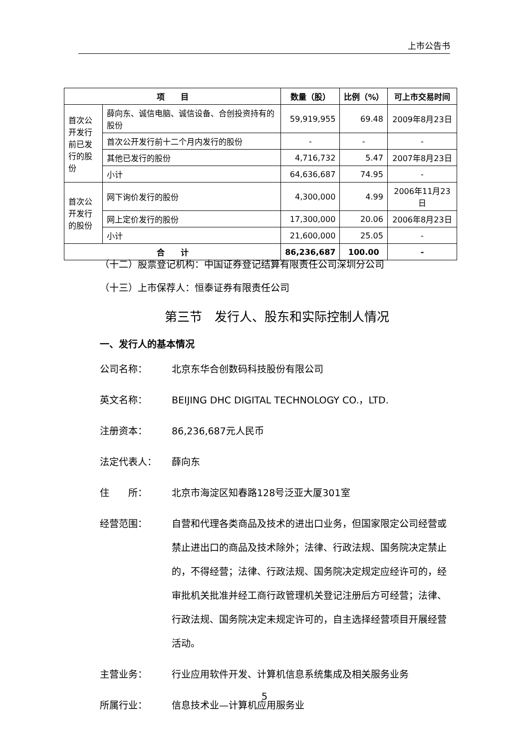上市公告书
| 项 目 | | 数量（股） | 比例（%） | 可上市交易时间 |
| --- | --- | --- | --- | --- |
| 首次公开发行前已发行的股份 | 薛向东、诚信电脑、诚信设备、合创投资持有的股份 | 59,919,955 | 69.48 | 2009年8月23日 |
| | 首次公开发行前十二个月内发行的股份 | - | - | - |
| | 其他已发行的股份 | 4,716,732 | 5.47 | 2007年8月23日 |
| | 小计 | 64,636,687 | 74.95 | - |
| 首次公开发行的股份 | 网下询价发行的股份 | 4,300,000 | 4.99 | 2006年11月23日 |
| | 网上定价发行的股份 | 17,300,000 | 20.06 | 2006年8月23日 |
| | 小计 | 21,600,000 | 25.05 | - |
| 合 计 | | 86,236,687 | 100.00 | - |
（十二）股票登记机构：中国证券登记结算有限责任公司深圳分公司
（十三）上市保荐人：恒泰证券有限责任公司
第三节　发行人、股东和实际控制人情况
一、发行人的基本情况
公司名称：
北京东华合创数码科技股份有限公司
英文名称：
BEIJING DHC DIGITAL TECHNOLOGY CO.，LTD.
注册资本：
86,236,687元人民币
法定代表人：
薛向东
住　　所：
北京市海淀区知春路128号泛亚大厦301室
经营范围：
自营和代理各类商品及技术的进出口业务，但国家限定公司经营或禁止进出口的商品及技术除外；法律、行政法规、国务院决定禁止的，不得经营；法律、行政法规、国务院决定规定应经许可的，经审批机关批准并经工商行政管理机关登记注册后方可经营；法律、行政法规、国务院决定未规定许可的，自主选择经营项目开展经营活动。
主营业务：
行业应用软件开发、计算机信息系统集成及相关服务业务
所属行业：
信息技术业—计算机应用服务业
5